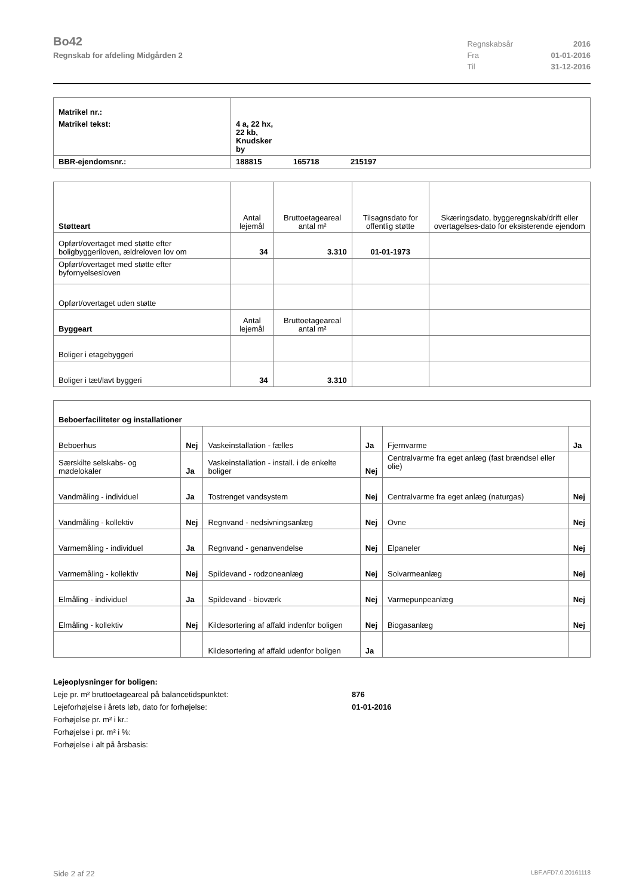Bo42
Regnskab for afdeling Midgården 2
| Regnskabsår | 2016 |
| Fra | 01-01-2016 |
| Til | 31-12-2016 |
| Matrikel nr.: | | | |
| Matrikel tekst: | 4 a, 22 hx, 22 kb, Knudsker by | | |
| BBR-ejendomsnr.: | 188815 | 165718 | 215197 |
| Støtteart | Antal lejemål | Bruttoetageareal antal m² | Tilsagnsdato for offentlig støtte | Skæringsdato, byggeregnskab/drift eller overtagelses-dato for eksisterende ejendom |
| --- | --- | --- | --- | --- |
| Opført/overtaget med støtte efter boligbyggeriloven, ældreloven lov om | 34 | 3.310 | 01-01-1973 | |
| Opført/overtaget med støtte efter byfornyelsesloven | | | | |
| Opført/overtaget uden støtte | | | | |
| Byggeart | Antal lejemål | Bruttoetageareal antal m² | | |
| Boliger i etagebyggeri | | | | |
| Boliger i tæt/lavt byggeri | 34 | 3.310 | | |
| Beboerfaciliteter og installationer | | | | | |
| Beboerhus | Nej | Vaskeinstallation - fælles | Ja | Fjernvarme | Ja |
| Særskilte selskabs- og mødelokaler | Ja | Vaskeinstallation - install. i de enkelte boliger | Nej | Centralvarme fra eget anlæg (fast brændsel eller olie) | |
| Vandmåling - individuel | Ja | Tostrenget vandsystem | Nej | Centralvarme fra eget anlæg (naturgas) | Nej |
| Vandmåling - kollektiv | Nej | Regnvand - nedsivningsanlæg | Nej | Ovne | Nej |
| Varmemåling - individuel | Ja | Regnvand - genanvendelse | Nej | Elpaneler | Nej |
| Varmemåling - kollektiv | Nej | Spildevand - rodzoneanlæg | Nej | Solvarmeanlæg | Nej |
| Elmåling - individuel | Ja | Spildevand - bioværk | Nej | Varmepunpeanlæg | Nej |
| Elmåling - kollektiv | Nej | Kildesortering af affald indenfor boligen | Nej | Biogasanlæg | Nej |
| | | Kildesortering af affald udenfor boligen | Ja | | |
Lejeoplysninger for boligen:
Leje pr. m² bruttoetageareal på balancetidspunktet: 876
Lejeforhøjelse i årets løb, dato for forhøjelse: 01-01-2016
Forhøjelse pr. m² i kr.:
Forhøjelse i pr. m² i %:
Forhøjelse i alt på årsbasis:
Side 2 af 22 LBF.AFD7.0.20161118